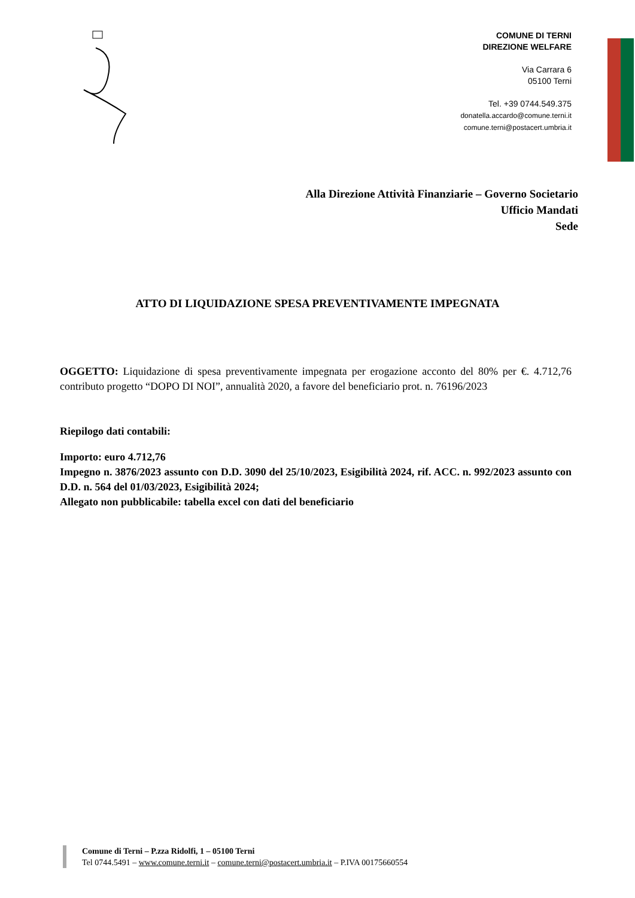COMUNE DI TERNI
DIREZIONE WELFARE
Via Carrara 6
05100 Terni
Tel. +39 0744.549.375
donatella.accardo@comune.terni.it
comune.terni@postacert.umbria.it
Alla Direzione Attività Finanziarie – Governo Societario
Ufficio Mandati
Sede
ATTO DI LIQUIDAZIONE SPESA PREVENTIVAMENTE IMPEGNATA
OGGETTO: Liquidazione di spesa preventivamente impegnata per erogazione acconto del 80% per €. 4.712,76 contributo progetto “DOPO DI NOI”, annualità 2020, a favore del beneficiario prot. n. 76196/2023
Riepilogo dati contabili:
Importo: euro 4.712,76
Impegno n. 3876/2023 assunto con D.D. 3090 del 25/10/2023, Esigibilità 2024, rif. ACC. n. 992/2023 assunto con D.D. n. 564 del 01/03/2023, Esigibilità 2024;
Allegato non pubblicabile: tabella excel con dati del beneficiario
Comune di Terni – P.zza Ridolfi, 1 – 05100 Terni
Tel 0744.5491 – www.comune.terni.it – comune.terni@postacert.umbria.it – P.IVA 00175660554